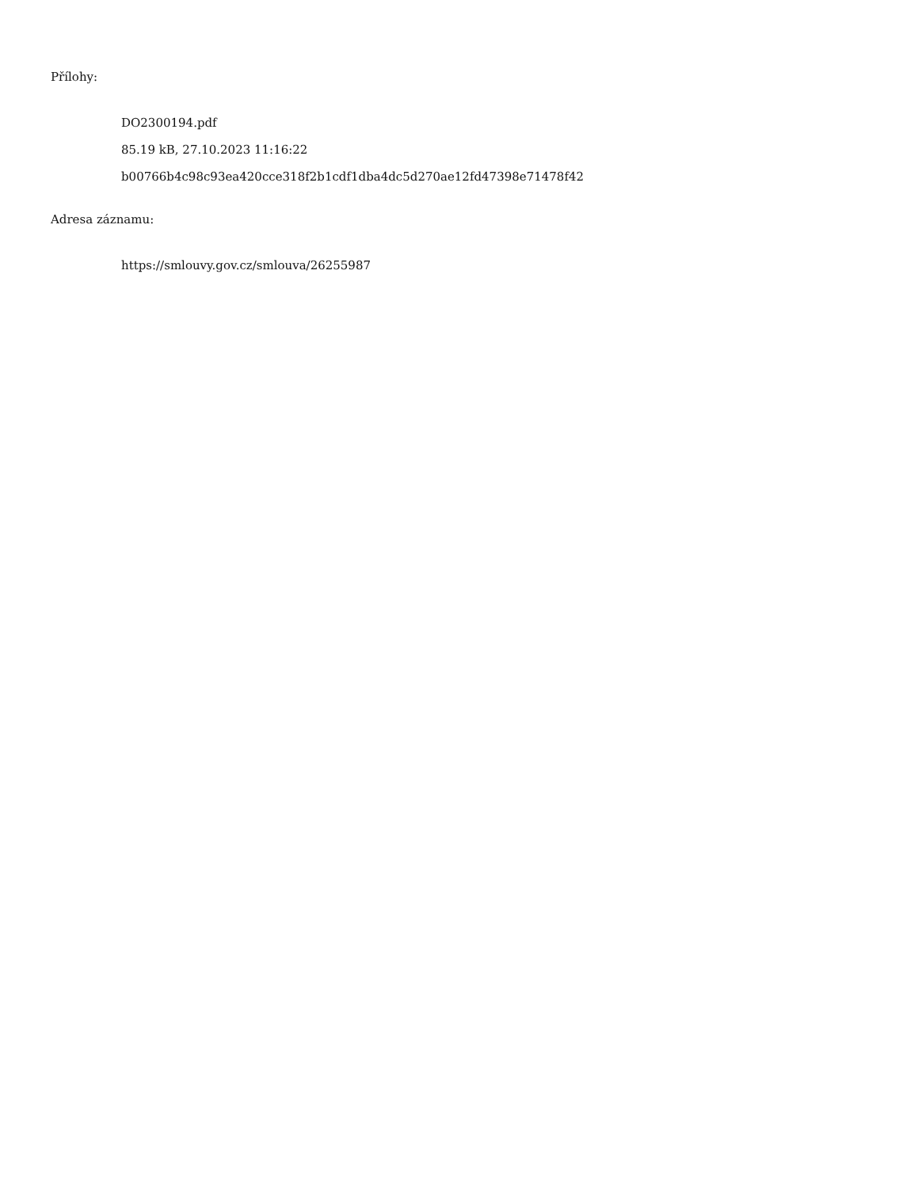Přílohy:
DO2300194.pdf
85.19 kB, 27.10.2023 11:16:22
b00766b4c98c93ea420cce318f2b1cdf1dba4dc5d270ae12fd47398e71478f42
Adresa záznamu:
https://smlouvy.gov.cz/smlouva/26255987